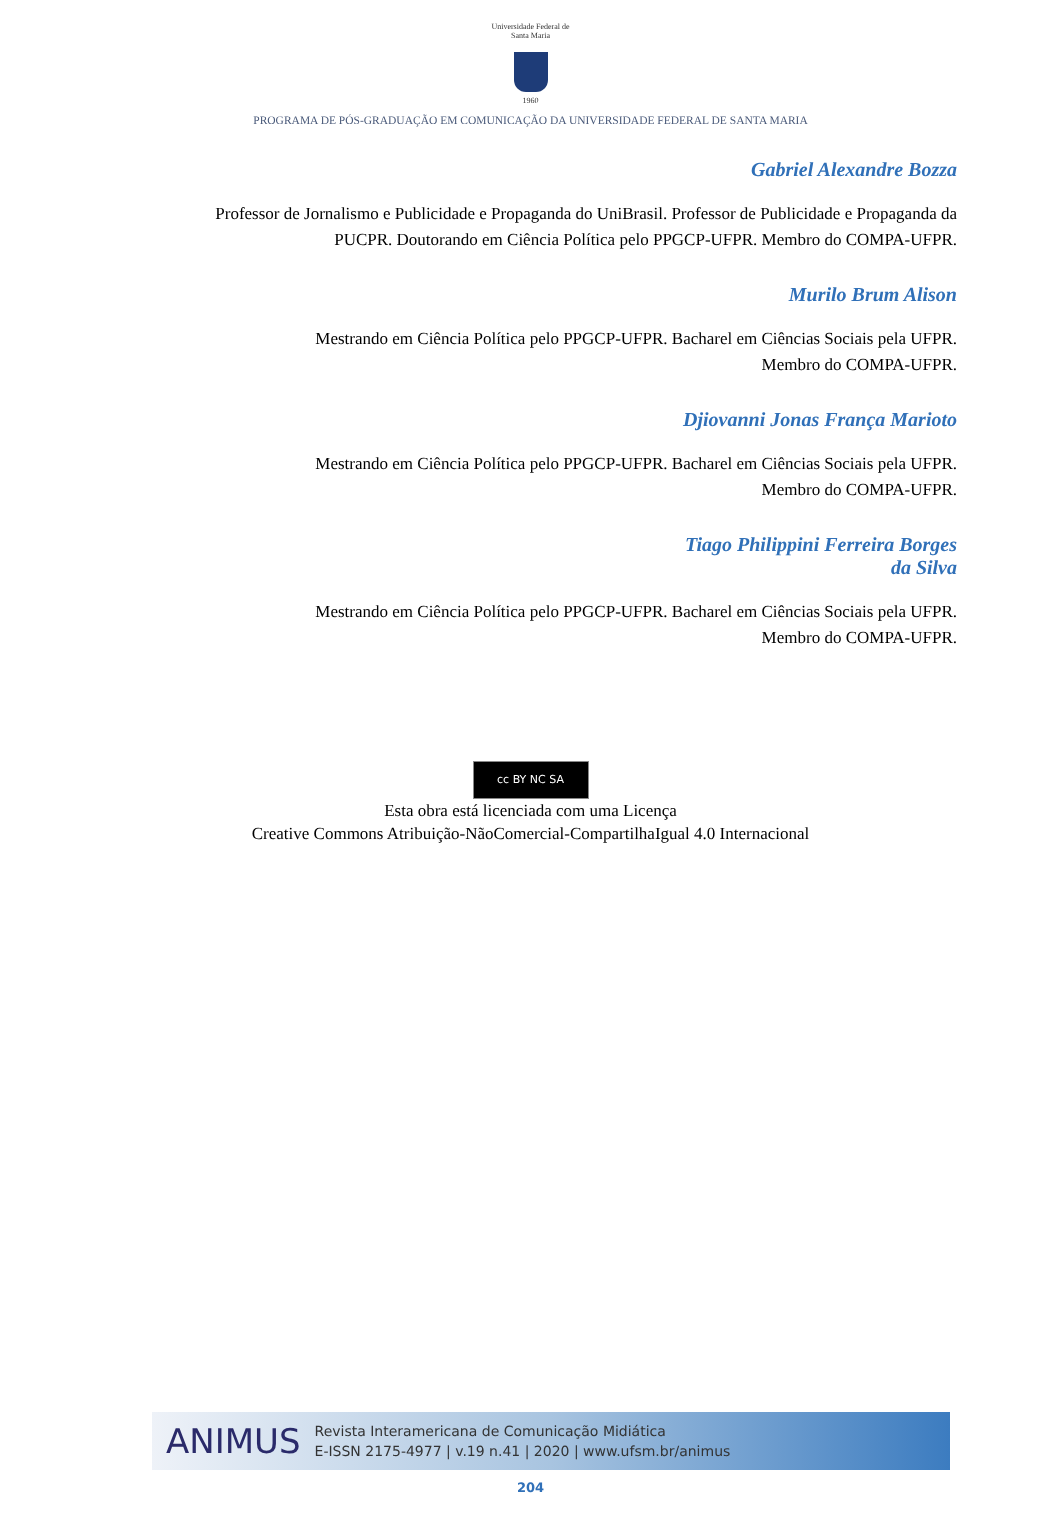Universidade Federal de Santa Maria
1960
PROGRAMA DE PÓS-GRADUAÇÃO EM COMUNICAÇÃO DA UNIVERSIDADE FEDERAL DE SANTA MARIA
Gabriel Alexandre Bozza
Professor de Jornalismo e Publicidade e Propaganda do UniBrasil. Professor de Publicidade e Propaganda da PUCPR. Doutorando em Ciência Política pelo PPGCP-UFPR. Membro do COMPA-UFPR.
Murilo Brum Alison
Mestrando em Ciência Política pelo PPGCP-UFPR. Bacharel em Ciências Sociais pela UFPR.
Membro do COMPA-UFPR.
Djiovanni Jonas França Marioto
Mestrando em Ciência Política pelo PPGCP-UFPR. Bacharel em Ciências Sociais pela UFPR.
Membro do COMPA-UFPR.
Tiago Philippini Ferreira Borges
da Silva
Mestrando em Ciência Política pelo PPGCP-UFPR. Bacharel em Ciências Sociais pela UFPR.
Membro do COMPA-UFPR.
cc BY NC SA
Esta obra está licenciada com uma Licença
Creative Commons Atribuição-NãoComercial-CompartilhaIgual 4.0 Internacional
ANIMUS
Revista Interamericana de Comunicação Midiática
E-ISSN 2175-4977 | v.19 n.41 | 2020 | www.ufsm.br/animus
204